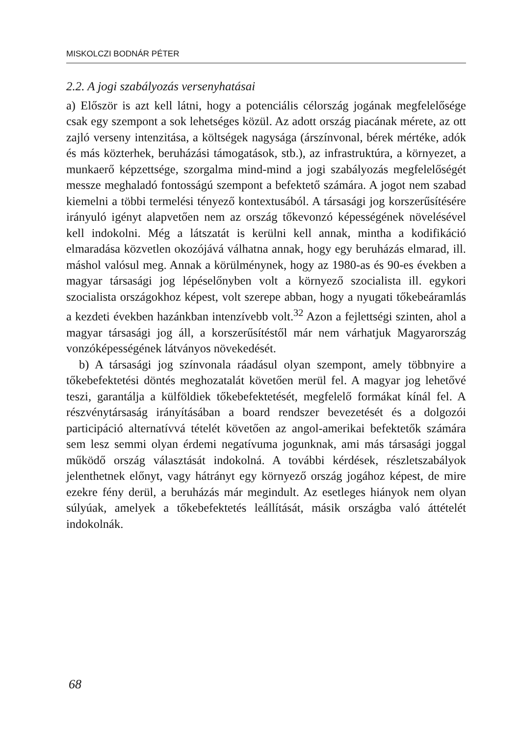MISKOLCZI BODNÁR PÉTER
2.2. A jogi szabályozás versenyhatásai
a) Először is azt kell látni, hogy a potenciális célország jogának megfelelősége csak egy szempont a sok lehetséges közül. Az adott ország piacának mérete, az ott zajló verseny intenzitása, a költségek nagysága (árszínvonal, bérek mértéke, adók és más közterhek, beruházási támogatások, stb.), az infrastruktúra, a környezet, a munkaerő képzettsége, szorgalma mind-mind a jogi szabályozás megfelelőségét messze meghaladó fontosságú szempont a befektető számára. A jogot nem szabad kiemelni a többi termelési tényező kontextusából. A társasági jog korszerűsítésére irányuló igényt alapvetően nem az ország tőkevonzó képességének növelésével kell indokolni. Még a látszatát is kerülni kell annak, mintha a kodifikáció elmaradása közvetlen okozójává válhatna annak, hogy egy beruházás elmarad, ill. máshol valósul meg. Annak a körülménynek, hogy az 1980-as és 90-es években a magyar társasági jog lépéselőnyben volt a környező szocialista ill. egykori szocialista országokhoz képest, volt szerepe abban, hogy a nyugati tőkebeáramlás a kezdeti években hazánkban intenzívebb volt.<sup>32</sup> Azon a fejlettségi szinten, ahol a magyar társasági jog áll, a korszerűsítéstől már nem várhatjuk Magyarország vonzóképességének látványos növekedését.
b) A társasági jog színvonala ráadásul olyan szempont, amely többnyire a tőkebefektetési döntés meghozatalát követően merül fel. A magyar jog lehetővé teszi, garantálja a külföldiek tőkebefektetését, megfelelő formákat kínál fel. A részvénytársaság irányításában a board rendszer bevezetését és a dolgozói participáció alternatívvá tételét követően az angol-amerikai befektetők számára sem lesz semmi olyan érdemi negatívuma jogunknak, ami más társasági joggal működő ország választását indokolná. A további kérdések, részletszabályok jelenthetnek előnyt, vagy hátrányt egy környező ország jogához képest, de mire ezekre fény derül, a beruházás már megindult. Az esetleges hiányok nem olyan súlyúak, amelyek a tőkebefektetés leállítását, másik országba való áttételét indokolnák.
68